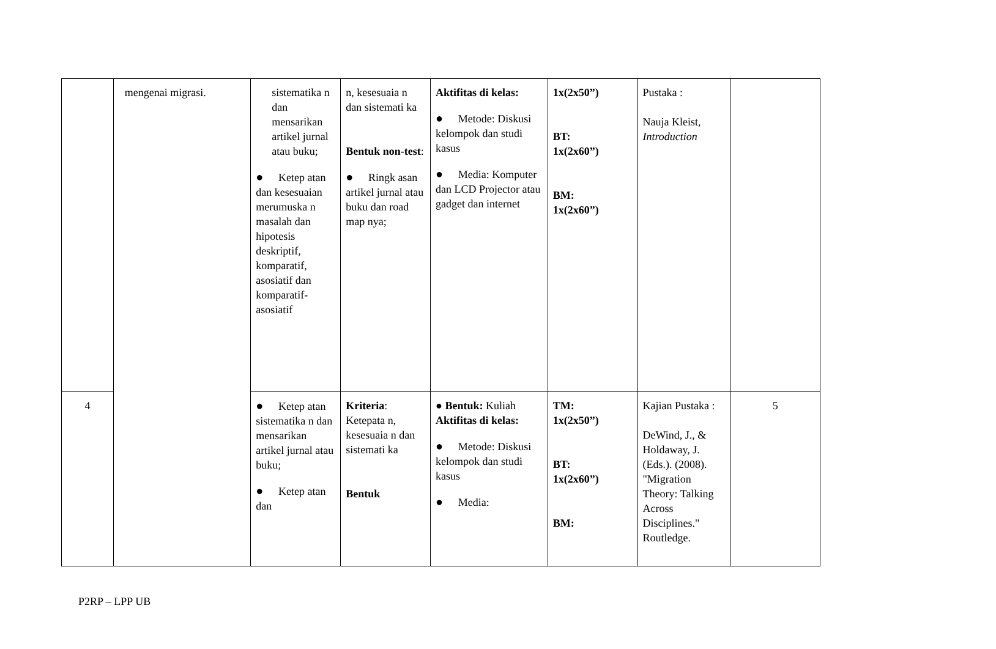| | mengenai migrasi. | sistematika n dan mensarikan artikel jurnal atau buku; ● Ketep atan dan kesesuaian merumuska n masalah dan hipotesis deskriptif, komparatif, asosiatif dan komparatif-asosiatif | n, kesesuaia n dan sistemati ka Bentuk non-test : ● Ringk asan artikel jurnal atau buku dan road map nya; | Aktifitas di kelas: ● Metode: Diskusi kelompok dan studi kasus ● Media: Komputer dan LCD Projector atau gadget dan internet | 1x(2x50”) BT: 1x(2x60”) BM: 1x(2x60”) | Pustaka : Nauja Kleist, Introduction | |
| 4 | | ● Ketep atan sistematika n dan mensarikan artikel jurnal atau buku; ● Ketep atan dan | Kriteria : Ketepata n, kesesuaia n dan sistemati ka Bentuk | ● Bentuk: Kuliah Aktifitas di kelas: ● Metode: Diskusi kelompok dan studi kasus ● Media: | TM: 1x(2x50”) BT: 1x(2x60”) BM: | Kajian Pustaka : DeWind, J., & Holdaway, J. (Eds.). (2008). "Migration Theory: Talking Across Disciplines." Routledge. | 5 |
P2RP – LPP UB